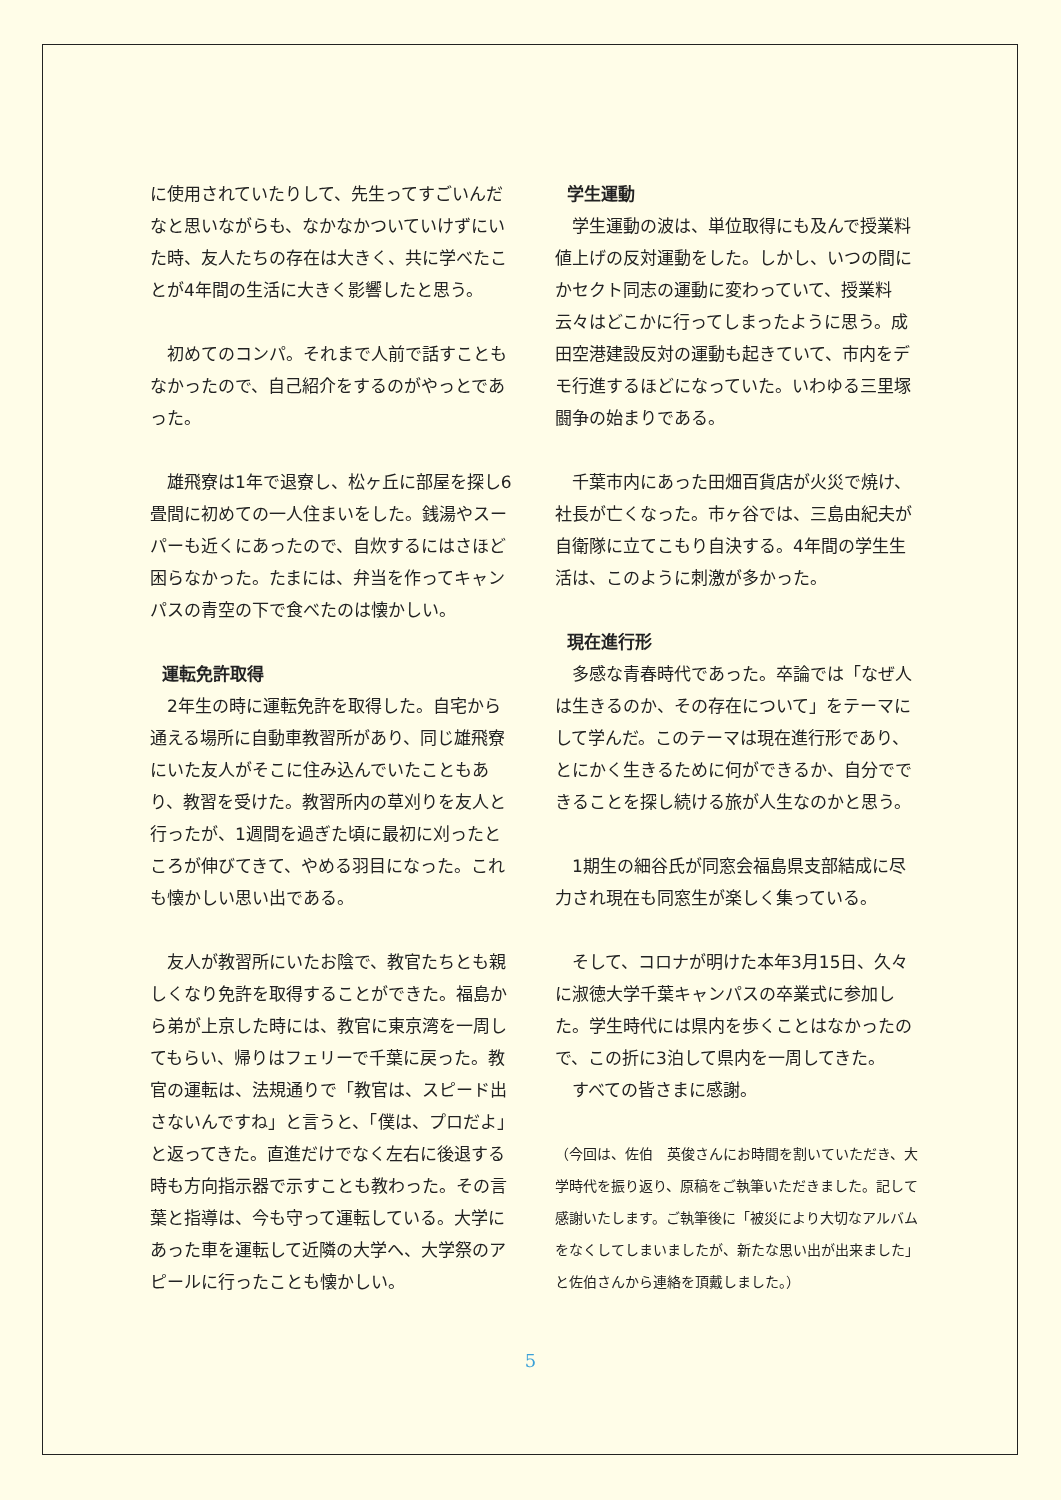に使用されていたりして、先生ってすごいんだなと思いながらも、なかなかついていけずにいた時、友人たちの存在は大きく、共に学べたことが4年間の生活に大きく影響したと思う。
　初めてのコンパ。それまで人前で話すこともなかったので、自己紹介をするのがやっとであった。
　雄飛寮は1年で退寮し、松ヶ丘に部屋を探し6畳間に初めての一人住まいをした。銭湯やスーパーも近くにあったので、自炊するにはさほど困らなかった。たまには、弁当を作ってキャンパスの青空の下で食べたのは懐かしい。
運転免許取得
　2年生の時に運転免許を取得した。自宅から通える場所に自動車教習所があり、同じ雄飛寮にいた友人がそこに住み込んでいたこともあり、教習を受けた。教習所内の草刈りを友人と行ったが、1週間を過ぎた頃に最初に刈ったところが伸びてきて、やめる羽目になった。これも懐かしい思い出である。
　友人が教習所にいたお陰で、教官たちとも親しくなり免許を取得することができた。福島から弟が上京した時には、教官に東京湾を一周してもらい、帰りはフェリーで千葉に戻った。教官の運転は、法規通りで「教官は、スピード出さないんですね」と言うと、「僕は、プロだよ」と返ってきた。直進だけでなく左右に後退する時も方向指示器で示すことも教わった。その言葉と指導は、今も守って運転している。大学にあった車を運転して近隣の大学へ、大学祭のアピールに行ったことも懐かしい。
学生運動
　学生運動の波は、単位取得にも及んで授業料値上げの反対運動をした。しかし、いつの間にかセクト同志の運動に変わっていて、授業料云々はどこかに行ってしまったように思う。成田空港建設反対の運動も起きていて、市内をデモ行進するほどになっていた。いわゆる三里塚闘争の始まりである。
　千葉市内にあった田畑百貨店が火災で焼け、社長が亡くなった。市ヶ谷では、三島由紀夫が自衛隊に立てこもり自決する。4年間の学生生活は、このように刺激が多かった。
現在進行形
　多感な青春時代であった。卒論では「なぜ人は生きるのか、その存在について」をテーマにして学んだ。このテーマは現在進行形であり、とにかく生きるために何ができるか、自分でできることを探し続ける旅が人生なのかと思う。
　1期生の細谷氏が同窓会福島県支部結成に尽力され現在も同窓生が楽しく集っている。
　そして、コロナが明けた本年3月15日、久々に淑徳大学千葉キャンパスの卒業式に参加した。学生時代には県内を歩くことはなかったので、この折に3泊して県内を一周してきた。
　すべての皆さまに感謝。
（今回は、佐伯　英俊さんにお時間を割いていただき、大学時代を振り返り、原稿をご執筆いただきました。記して感謝いたします。ご執筆後に「被災により大切なアルバムをなくしてしまいましたが、新たな思い出が出来ました」と佐伯さんから連絡を頂戴しました。）
5